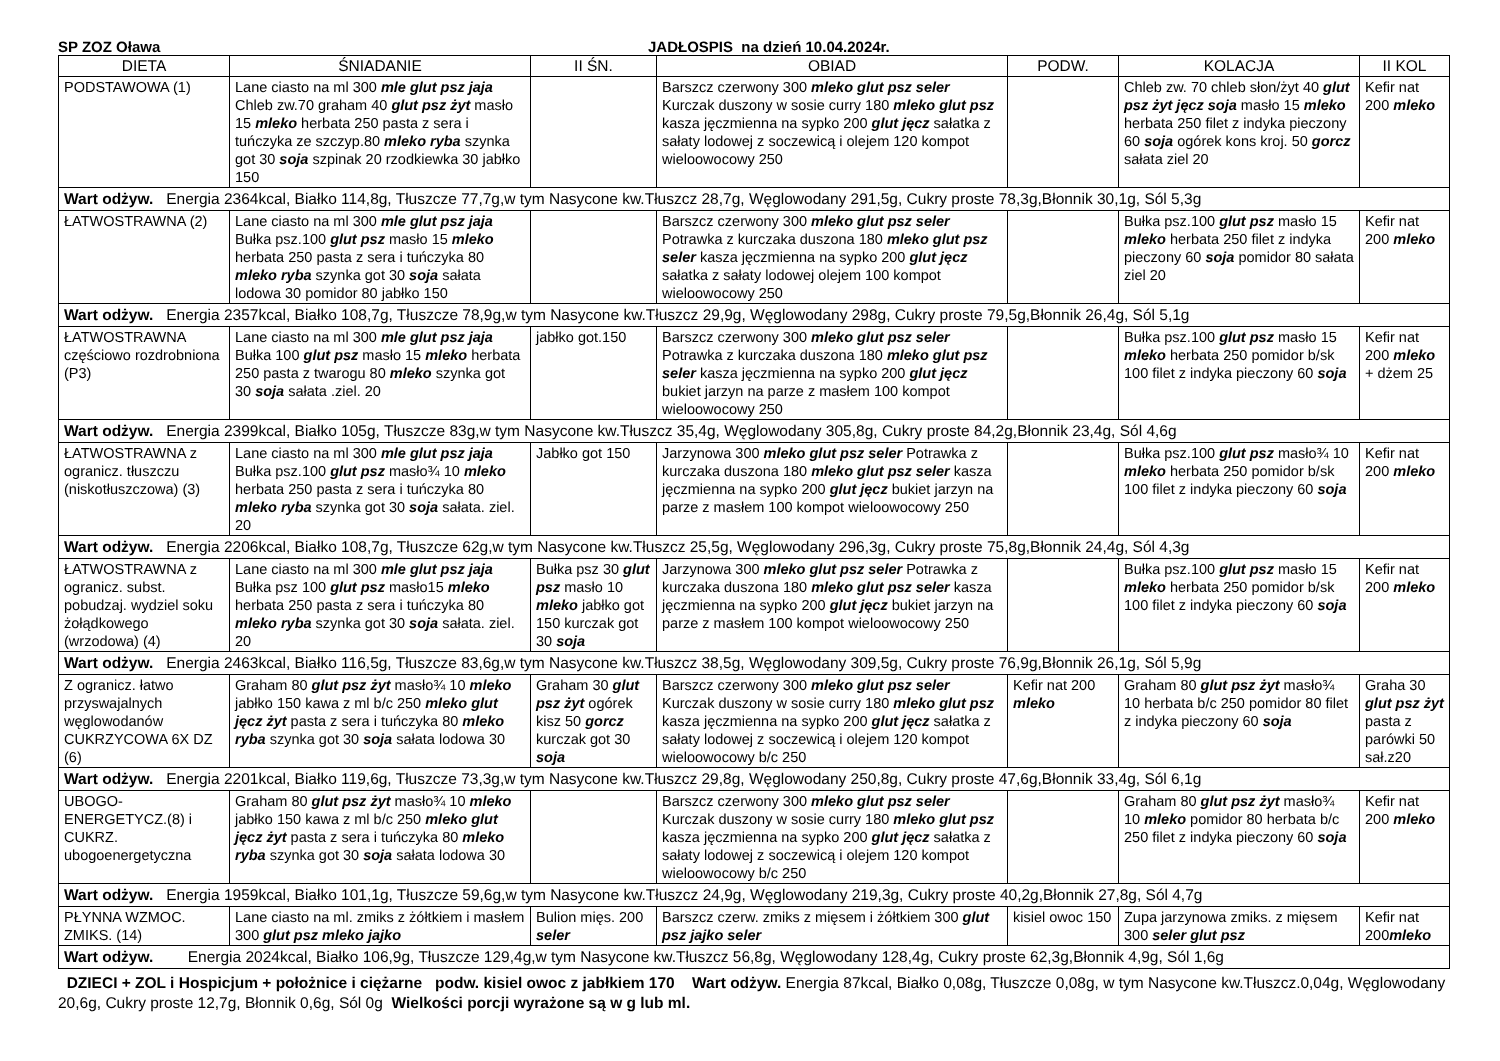SP ZOZ Oława JADŁOSPIS na dzień 10.04.2024r.
| DIETA | ŚNIADANIE | II ŚN. | OBIAD | PODW. | KOLACJA | II KOL |
| --- | --- | --- | --- | --- | --- | --- |
| PODSTAWOWA (1) | Lane ciasto na ml 300 mle glut psz jaja Chleb zw.70 graham 40 glut psz żyt masło 15 mleko herbata 250 pasta z sera i tuńczyka ze szczyp.80 mleko ryba szynka got 30 soja szpinak 20 rzodkiewka 30 jabłko 150 | | Barszcz czerwony 300 mleko glut psz seler Kurczak duszony w sosie curry 180 mleko glut psz kasza jęczmienna na sypko 200 glut jęcz sałatka z sałaty lodowej z soczewicą i olejem 120 kompot wieloowocowy 250 | | Chleb zw. 70 chleb słon/żyt 40 glut psz żyt jęcz soja masło 15 mleko herbata 250 filet z indyka pieczony 60 soja ogórek kons kroj. 50 gorcz sałata ziel 20 | Kefir nat 200 mleko |
| Wart odżyw. Energia 2364kcal, Białko 114,8g, Tłuszcze 77,7g,w tym Nasycone kw.Tłuszcz 28,7g, Węglowodany 291,5g, Cukry proste 78,3g,Błonnik 30,1g, Sól 5,3g | | | | | | |
| ŁATWOSTRAWNA (2) | Lane ciasto na ml 300 mle glut psz jaja Bułka psz.100 glut psz masło 15 mleko herbata 250 pasta z sera i tuńczyka 80 mleko ryba szynka got 30 soja sałata lodowa 30 pomidor 80 jabłko 150 | | Barszcz czerwony 300 mleko glut psz seler Potrawka z kurczaka duszona 180 mleko glut psz seler kasza jęczmienna na sypko 200 glut jęcz sałatka z sałaty lodowej olejem 100 kompot wieloowocowy 250 | | Bułka psz.100 glut psz masło 15 mleko herbata 250 filet z indyka pieczony 60 soja pomidor 80 sałata ziel 20 | Kefir nat 200 mleko |
| Wart odżyw. Energia 2357kcal, Białko 108,7g, Tłuszcze 78,9g,w tym Nasycone kw.Tłuszcz 29,9g, Węglowodany 298g, Cukry proste 79,5g,Błonnik 26,4g, Sól 5,1g | | | | | | |
| ŁATWOSTRAWNA częściowo rozdrobniona (P3) | Lane ciasto na ml 300 mle glut psz jaja Bułka 100 glut psz masło 15 mleko herbata 250 pasta z twarogu 80 mleko szynka got 30 soja sałata .ziel. 20 | jabłko got.150 | Barszcz czerwony 300 mleko glut psz seler Potrawka z kurczaka duszona 180 mleko glut psz seler kasza jęczmienna na sypko 200 glut jęcz bukiet jarzyn na parze z masłem 100 kompot wieloowocowy 250 | | Bułka psz.100 glut psz masło 15 mleko herbata 250 pomidor b/sk 100 filet z indyka pieczony 60 soja | Kefir nat 200 mleko + dżem 25 |
| Wart odżyw. Energia 2399kcal, Białko 105g, Tłuszcze 83g,w tym Nasycone kw.Tłuszcz 35,4g, Węglowodany 305,8g, Cukry proste 84,2g,Błonnik 23,4g, Sól 4,6g | | | | | | |
| ŁATWOSTRAWNA z ogranicz. tłuszczu (niskotłuszczowa) (3) | Lane ciasto na ml 300 mle glut psz jaja Bułka psz.100 glut psz masło¾ 10 mleko herbata 250 pasta z sera i tuńczyka 80 mleko ryba szynka got 30 soja sałata. ziel. 20 | Jabłko got 150 | Jarzynowa 300 mleko glut psz seler Potrawka z kurczaka duszona 180 mleko glut psz seler kasza jęczmienna na sypko 200 glut jęcz bukiet jarzyn na parze z masłem 100 kompot wieloowocowy 250 | | Bułka psz.100 glut psz masło¾ 10 mleko herbata 250 pomidor b/sk 100 filet z indyka pieczony 60 soja | Kefir nat 200 mleko |
| Wart odżyw. Energia 2206kcal, Białko 108,7g, Tłuszcze 62g,w tym Nasycone kw.Tłuszcz 25,5g, Węglowodany 296,3g, Cukry proste 75,8g,Błonnik 24,4g, Sól 4,3g | | | | | | |
| ŁATWOSTRAWNA z ogranicz. subst. pobudzaj. wydziel soku żołądkowego (wrzodowa) (4) | Lane ciasto na ml 300 mle glut psz jaja Bułka psz 100 glut psz masło15 mleko herbata 250 pasta z sera i tuńczyka 80 mleko ryba szynka got 30 soja sałata. ziel. 20 | Bułka psz 30 glut psz masło 10 mleko jabłko got 150 kurczak got 30 soja | Jarzynowa 300 mleko glut psz seler Potrawka z kurczaka duszona 180 mleko glut psz seler kasza jęczmienna na sypko 200 glut jęcz bukiet jarzyn na parze z masłem 100 kompot wieloowocowy 250 | | Bułka psz.100 glut psz masło 15 mleko herbata 250 pomidor b/sk 100 filet z indyka pieczony 60 soja | Kefir nat 200 mleko |
| Wart odżyw. Energia 2463kcal, Białko 116,5g, Tłuszcze 83,6g,w tym Nasycone kw.Tłuszcz 38,5g, Węglowodany 309,5g, Cukry proste 76,9g,Błonnik 26,1g, Sól 5,9g | | | | | | |
| Z ogranicz. łatwo przyswajalnych węglowodanów CUKRZYCOWA 6X DZ (6) | Graham 80 glut psz żyt masło¾ 10 mleko jabłko 150 kawa z ml b/c 250 mleko glut jęcz żyt pasta z sera i tuńczyka 80 mleko ryba szynka got 30 soja sałata lodowa 30 | Graham 30 glut psz żyt ogórek kisz 50 gorcz kurczak got 30 soja | Barszcz czerwony 300 mleko glut psz seler Kurczak duszony w sosie curry 180 mleko glut psz kasza jęczmienna na sypko 200 glut jęcz sałatka z sałaty lodowej z soczewicą i olejem 120 kompot wieloowocowy b/c 250 | Kefir nat 200 mleko | Graham 80 glut psz żyt masło¾ 10 herbata b/c 250 pomidor 80 filet z indyka pieczony 60 soja | Graha 30 glut psz żyt pasta z parówki 50 sał.z20 |
| Wart odżyw. Energia 2201kcal, Białko 119,6g, Tłuszcze 73,3g,w tym Nasycone kw.Tłuszcz 29,8g, Węglowodany 250,8g, Cukry proste 47,6g,Błonnik 33,4g, Sól 6,1g | | | | | | |
| UBOGO-ENERGETYCZ.(8) i CUKRZ. ubogoenergetyczna | Graham 80 glut psz żyt masło¾ 10 mleko jabłko 150 kawa z ml b/c 250 mleko glut jęcz żyt pasta z sera i tuńczyka 80 mleko ryba szynka got 30 soja sałata lodowa 30 | | Barszcz czerwony 300 mleko glut psz seler Kurczak duszony w sosie curry 180 mleko glut psz kasza jęczmienna na sypko 200 glut jęcz sałatka z sałaty lodowej z soczewicą i olejem 120 kompot wieloowocowy b/c 250 | | Graham 80 glut psz żyt masło¾ 10 mleko pomidor 80 herbata b/c 250 filet z indyka pieczony 60 soja | Kefir nat 200 mleko |
| Wart odżyw. Energia 1959kcal, Białko 101,1g, Tłuszcze 59,6g,w tym Nasycone kw.Tłuszcz 24,9g, Węglowodany 219,3g, Cukry proste 40,2g,Błonnik 27,8g, Sól 4,7g | | | | | | |
| PŁYNNA WZMOC. ZMIKS. (14) | Lane ciasto na ml. zmiks z żółtkiem i masłem 300 glut psz mleko jajko | Bulion mięs. 200 seler | Barszcz czerw. zmiks z mięsem i żółtkiem 300 glut psz jajko seler | kisiel owoc 150 | Zupa jarzynowa zmiks. z mięsem 300 seler glut psz | Kefir nat 200 mleko |
| Wart odżyw. Energia 2024kcal, Białko 106,9g, Tłuszcze 129,4g,w tym Nasycone kw.Tłuszcz 56,8g, Węglowodany 128,4g, Cukry proste 62,3g,Błonnik 4,9g, Sól 1,6g | | | | | | |
DZIECI + ZOL i Hospicjum + położnice i ciężarne podw. kisiel owoc z jabłkiem 170 Wart odżyw. Energia 87kcal, Białko 0,08g, Tłuszcze 0,08g, w tym Nasycone kw.Tłuszcz.0,04g, Węglowodany 20,6g, Cukry proste 12,7g, Błonnik 0,6g, Sól 0g Wielkości porcji wyrażone są w g lub ml.